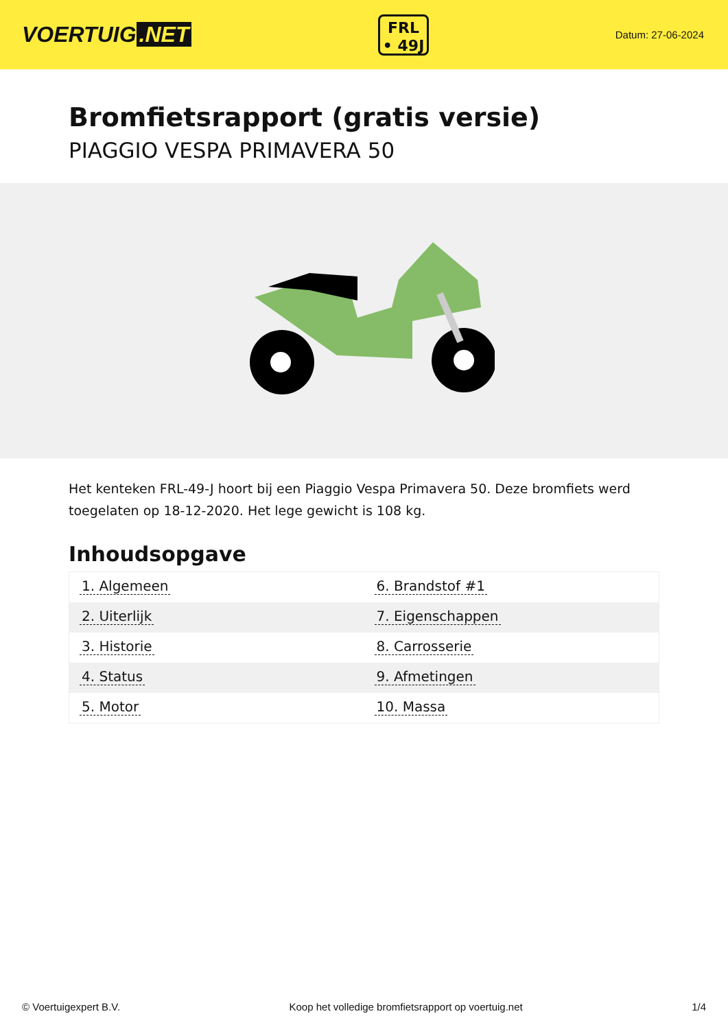VOERTUIG.NET
FRL
• 49J
Datum: 27-06-2024
Bromfietsrapport (gratis versie)
PIAGGIO VESPA PRIMAVERA 50
Het kenteken FRL-49-J hoort bij een Piaggio Vespa Primavera 50. Deze bromfiets werd toegelaten op 18-12-2020. Het lege gewicht is 108 kg.
Inhoudsopgave
| 1. Algemeen | 6. Brandstof #1 |
| 2. Uiterlijk | 7. Eigenschappen |
| 3. Historie | 8. Carrosserie |
| 4. Status | 9. Afmetingen |
| 5. Motor | 10. Massa |
© Voertuigexpert B.V. Koop het volledige bromfietsrapport op voertuig.net 1/4